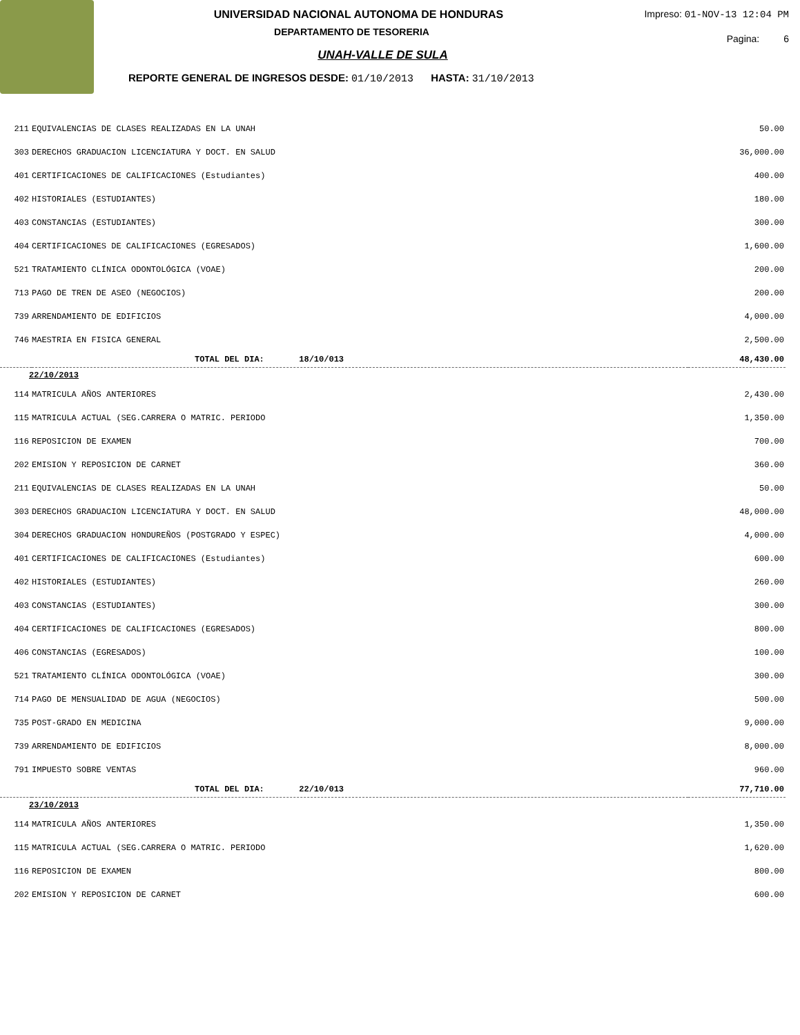UNIVERSIDAD NACIONAL AUTONOMA DE HONDURAS
DEPARTAMENTO DE TESORERIA
Impreso: 01-NOV-13 12:04 PM
Pagina: 6
UNAH-VALLE DE SULA
REPORTE GENERAL DE INGRESOS DESDE: 01/10/2013 HASTA: 31/10/2013
| 211 | EQUIVALENCIAS DE CLASES REALIZADAS EN LA UNAH | 50.00 |
| 303 | DERECHOS GRADUACION LICENCIATURA Y DOCT. EN SALUD | 36,000.00 |
| 401 | CERTIFICACIONES DE CALIFICACIONES (Estudiantes) | 400.00 |
| 402 | HISTORIALES (ESTUDIANTES) | 180.00 |
| 403 | CONSTANCIAS (ESTUDIANTES) | 300.00 |
| 404 | CERTIFICACIONES DE CALIFICACIONES (EGRESADOS) | 1,600.00 |
| 521 | TRATAMIENTO CLÍNICA ODONTOLÓGICA (VOAE) | 200.00 |
| 713 | PAGO DE TREN DE ASEO (NEGOCIOS) | 200.00 |
| 739 | ARRENDAMIENTO DE EDIFICIOS | 4,000.00 |
| 746 | MAESTRIA EN FISICA GENERAL | 2,500.00 |
| | TOTAL DEL DIA: 18/10/013 | 48,430.00 |
| 22/10/2013 | | |
| 114 | MATRICULA AÑOS ANTERIORES | 2,430.00 |
| 115 | MATRICULA ACTUAL (SEG.CARRERA O MATRIC. PERIODO | 1,350.00 |
| 116 | REPOSICION DE EXAMEN | 700.00 |
| 202 | EMISION Y REPOSICION DE CARNET | 360.00 |
| 211 | EQUIVALENCIAS DE CLASES REALIZADAS EN LA UNAH | 50.00 |
| 303 | DERECHOS GRADUACION LICENCIATURA Y DOCT. EN SALUD | 48,000.00 |
| 304 | DERECHOS GRADUACION HONDUREÑOS (POSTGRADO Y ESPEC) | 4,000.00 |
| 401 | CERTIFICACIONES DE CALIFICACIONES (Estudiantes) | 600.00 |
| 402 | HISTORIALES (ESTUDIANTES) | 260.00 |
| 403 | CONSTANCIAS (ESTUDIANTES) | 300.00 |
| 404 | CERTIFICACIONES DE CALIFICACIONES (EGRESADOS) | 800.00 |
| 406 | CONSTANCIAS (EGRESADOS) | 100.00 |
| 521 | TRATAMIENTO CLÍNICA ODONTOLÓGICA (VOAE) | 300.00 |
| 714 | PAGO DE MENSUALIDAD DE AGUA (NEGOCIOS) | 500.00 |
| 735 | POST-GRADO EN MEDICINA | 9,000.00 |
| 739 | ARRENDAMIENTO DE EDIFICIOS | 8,000.00 |
| 791 | IMPUESTO SOBRE VENTAS | 960.00 |
| | TOTAL DEL DIA: 22/10/013 | 77,710.00 |
| 23/10/2013 | | |
| 114 | MATRICULA AÑOS ANTERIORES | 1,350.00 |
| 115 | MATRICULA ACTUAL (SEG.CARRERA O MATRIC. PERIODO | 1,620.00 |
| 116 | REPOSICION DE EXAMEN | 800.00 |
| 202 | EMISION Y REPOSICION DE CARNET | 600.00 |